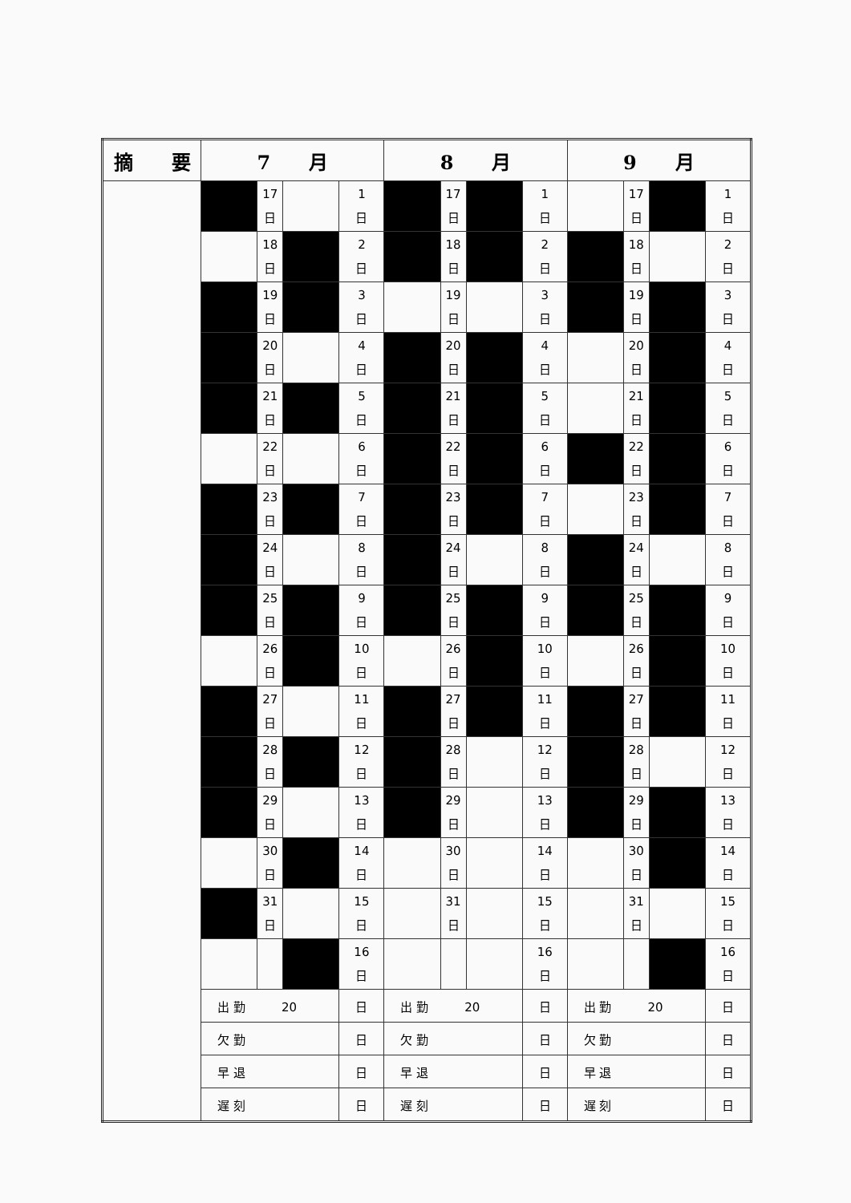| 摘 要 | 7 月 | | | | 8 月 | | | | 9 月 | | | |
| --- | --- | --- | --- | --- | --- | --- | --- | --- | --- | --- | --- | --- |
| | | 17 日 | | 1 日 | | 17 日 | | 1 日 | | 17 日 | | 1 日 |
| | | 18 日 | | 2 日 | | 18 日 | | 2 日 | | 18 日 | | 2 日 |
| | | 19 日 | | 3 日 | | 19 日 | | 3 日 | | 19 日 | | 3 日 |
| | | 20 日 | | 4 日 | | 20 日 | | 4 日 | | 20 日 | | 4 日 |
| | | 21 日 | | 5 日 | | 21 日 | | 5 日 | | 21 日 | | 5 日 |
| | | 22 日 | | 6 日 | | 22 日 | | 6 日 | | 22 日 | | 6 日 |
| | | 23 日 | | 7 日 | | 23 日 | | 7 日 | | 23 日 | | 7 日 |
| | | 24 日 | | 8 日 | | 24 日 | | 8 日 | | 24 日 | | 8 日 |
| | | 25 日 | | 9 日 | | 25 日 | | 9 日 | | 25 日 | | 9 日 |
| | | 26 日 | | 10 日 | | 26 日 | | 10 日 | | 26 日 | | 10 日 |
| | | 27 日 | | 11 日 | | 27 日 | | 11 日 | | 27 日 | | 11 日 |
| | | 28 日 | | 12 日 | | 28 日 | | 12 日 | | 28 日 | | 12 日 |
| | | 29 日 | | 13 日 | | 29 日 | | 13 日 | | 29 日 | | 13 日 |
| | | 30 日 | | 14 日 | | 30 日 | | 14 日 | | 30 日 | | 14 日 |
| | | 31 日 | | 15 日 | | 31 日 | | 15 日 | | 31 日 | | 15 日 |
| | | | | 16 日 | | | | 16 日 | | | | 16 日 |
| | 出 勤 20 | | | 日 | 出 勤 20 | | | 日 | 出 勤 20 | | | 日 |
| | 欠 勤 | | | 日 | 欠 勤 | | | 日 | 欠 勤 | | | 日 |
| | 早 退 | | | 日 | 早 退 | | | 日 | 早 退 | | | 日 |
| | 遅 刻 | | | 日 | 遅 刻 | | | 日 | 遅 刻 | | | 日 |